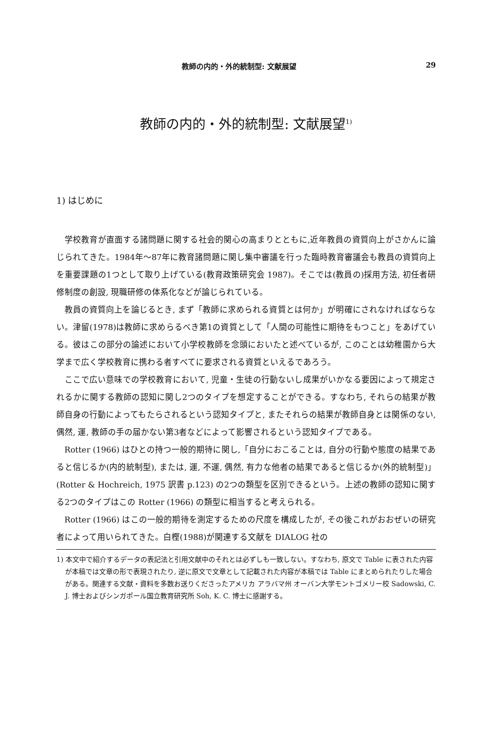教師の内的・外的統制型: 文献展望 29
教師の内的・外的統制型: 文献展望<sup>1)</sup>
1) はじめに
学校教育が直面する諸問題に関する社会的関心の高まりとともに,近年教員の資質向上がさかんに論じられてきた。1984年〜87年に教育諸問題に関し集中審議を行った臨時教育審議会も教員の資質向上を重要課題の1つとして取り上げている(教育政策研究会 1987)。そこでは(教員の)採用方法, 初任者研修制度の創設, 現職研修の体系化などが論じられている。
教員の資質向上を論じるとき, まず「教師に求められる資質とは何か」が明確にされなければならない。津留(1978)は教師に求めらるべき第1の資質として「人間の可能性に期待をもつこと」をあげている。彼はこの部分の論述において小学校教師を念頭においたと述べているが, このことは幼稚園から大学まで広く学校教育に携わる者すべてに要求される資質といえるであろう。
ここで広い意味での学校教育において, 児童・生徒の行動ないし成果がいかなる要因によって規定されるかに関する教師の認知に関し2つのタイプを想定することができる。すなわち, それらの結果が教師自身の行動によってもたらされるという認知タイプと, またそれらの結果が教師自身とは関係のない, 偶然, 運, 教師の手の届かない第3者などによって影響されるという認知タイプである。
Rotter (1966) はひとの持つ一般的期待に関し,「自分におこることは, 自分の行動や態度の結果であると信じるか(内的統制型), または, 運, 不運, 偶然, 有力な他者の結果であると信じるか(外的統制型)」(Rotter & Hochreich, 1975 訳書 p.123) の2つの類型を区別できるという。上述の教師の認知に関する2つのタイプはこの Rotter (1966) の類型に相当すると考えられる。
Rotter (1966) はこの一般的期待を測定するための尺度を構成したが, その後これがおおぜいの研究者によって用いられてきた。白樫(1988)が関連する文献を DIALOG 社の
1) 本文中で紹介するデータの表記法と引用文献中のそれとは必ずしも一致しない。すなわち, 原文で Table に表された内容が本稿では文章の形で表現されたり, 逆に原文で文章として記載された内容が本稿では Table にまとめられたりした場合がある。関連する文献・資料を多数お送りくださったアメリカ アラバマ州 オーバン大学モントゴメリー校 Sadowski, C. J. 博士およびシンガポール国立教育研究所 Soh, K. C. 博士に感謝する。